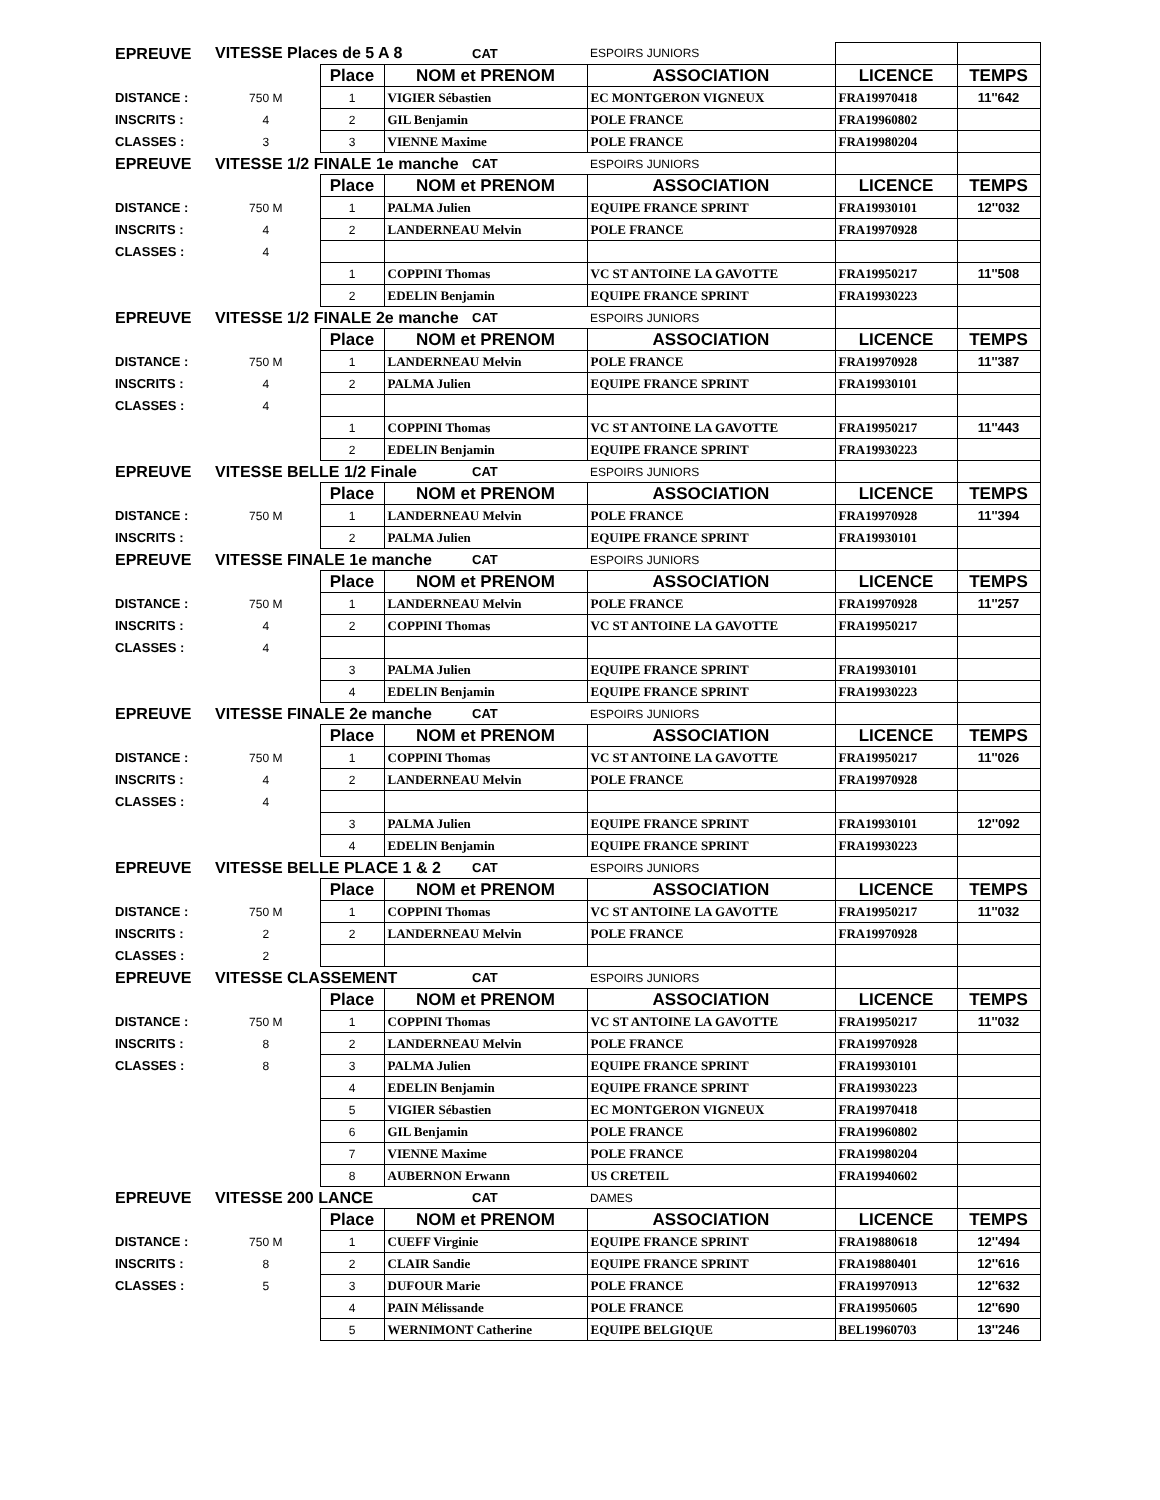| EPREUVE | VITESSE Places de 5 A 8 | | | CAT | ESPOIRS JUNIORS | | |
| | | Place | NOM et PRENOM | | ASSOCIATION | LICENCE | TEMPS |
| DISTANCE : | 750 M | 1 | VIGIER Sébastien | | EC MONTGERON VIGNEUX | FRA19970418 | 11''642 |
| INSCRITS : | 4 | 2 | GIL Benjamin | | POLE FRANCE | FRA19960802 | |
| CLASSES : | 3 | 3 | VIENNE Maxime | | POLE FRANCE | FRA19980204 | |
| EPREUVE | VITESSE 1/2 FINALE 1e manche | | | CAT | ESPOIRS JUNIORS | | |
| | | Place | NOM et PRENOM | | ASSOCIATION | LICENCE | TEMPS |
| DISTANCE : | 750 M | 1 | PALMA Julien | | EQUIPE FRANCE SPRINT | FRA19930101 | 12''032 |
| INSCRITS : | 4 | 2 | LANDERNEAU Melvin | | POLE FRANCE | FRA19970928 | |
| CLASSES : | 4 | | | | | | |
| | | 1 | COPPINI Thomas | | VC ST ANTOINE LA GAVOTTE | FRA19950217 | 11''508 |
| | | 2 | EDELIN Benjamin | | EQUIPE FRANCE SPRINT | FRA19930223 | |
| EPREUVE | VITESSE 1/2 FINALE 2e manche | | | CAT | ESPOIRS JUNIORS | | |
| | | Place | NOM et PRENOM | | ASSOCIATION | LICENCE | TEMPS |
| DISTANCE : | 750 M | 1 | LANDERNEAU Melvin | | POLE FRANCE | FRA19970928 | 11''387 |
| INSCRITS : | 4 | 2 | PALMA Julien | | EQUIPE FRANCE SPRINT | FRA19930101 | |
| CLASSES : | 4 | | | | | | |
| | | 1 | COPPINI Thomas | | VC ST ANTOINE LA GAVOTTE | FRA19950217 | 11''443 |
| | | 2 | EDELIN Benjamin | | EQUIPE FRANCE SPRINT | FRA19930223 | |
| EPREUVE | VITESSE BELLE 1/2 Finale | | | CAT | ESPOIRS JUNIORS | | |
| | | Place | NOM et PRENOM | | ASSOCIATION | LICENCE | TEMPS |
| DISTANCE : | 750 M | 1 | LANDERNEAU Melvin | | POLE FRANCE | FRA19970928 | 11''394 |
| INSCRITS : | | 2 | PALMA Julien | | EQUIPE FRANCE SPRINT | FRA19930101 | |
| EPREUVE | VITESSE FINALE 1e manche | | | CAT | ESPOIRS JUNIORS | | |
| | | Place | NOM et PRENOM | | ASSOCIATION | LICENCE | TEMPS |
| DISTANCE : | 750 M | 1 | LANDERNEAU Melvin | | POLE FRANCE | FRA19970928 | 11''257 |
| INSCRITS : | 4 | 2 | COPPINI Thomas | | VC ST ANTOINE LA GAVOTTE | FRA19950217 | |
| CLASSES : | 4 | | | | | | |
| | | 3 | PALMA Julien | | EQUIPE FRANCE SPRINT | FRA19930101 | |
| | | 4 | EDELIN Benjamin | | EQUIPE FRANCE SPRINT | FRA19930223 | |
| EPREUVE | VITESSE FINALE 2e manche | | | CAT | ESPOIRS JUNIORS | | |
| | | Place | NOM et PRENOM | | ASSOCIATION | LICENCE | TEMPS |
| DISTANCE : | 750 M | 1 | COPPINI Thomas | | VC ST ANTOINE LA GAVOTTE | FRA19950217 | 11''026 |
| INSCRITS : | 4 | 2 | LANDERNEAU Melvin | | POLE FRANCE | FRA19970928 | |
| CLASSES : | 4 | | | | | | |
| | | 3 | PALMA Julien | | EQUIPE FRANCE SPRINT | FRA19930101 | 12''092 |
| | | 4 | EDELIN Benjamin | | EQUIPE FRANCE SPRINT | FRA19930223 | |
| EPREUVE | VITESSE BELLE PLACE 1 & 2 | | | CAT | ESPOIRS JUNIORS | | |
| | | Place | NOM et PRENOM | | ASSOCIATION | LICENCE | TEMPS |
| DISTANCE : | 750 M | 1 | COPPINI Thomas | | VC ST ANTOINE LA GAVOTTE | FRA19950217 | 11''032 |
| INSCRITS : | 2 | 2 | LANDERNEAU Melvin | | POLE FRANCE | FRA19970928 | |
| CLASSES : | 2 | | | | | | |
| EPREUVE | VITESSE CLASSEMENT | | | CAT | ESPOIRS JUNIORS | | |
| | | Place | NOM et PRENOM | | ASSOCIATION | LICENCE | TEMPS |
| DISTANCE : | 750 M | 1 | COPPINI Thomas | | VC ST ANTOINE LA GAVOTTE | FRA19950217 | 11''032 |
| INSCRITS : | 8 | 2 | LANDERNEAU Melvin | | POLE FRANCE | FRA19970928 | |
| CLASSES : | 8 | 3 | PALMA Julien | | EQUIPE FRANCE SPRINT | FRA19930101 | |
| | | 4 | EDELIN Benjamin | | EQUIPE FRANCE SPRINT | FRA19930223 | |
| | | 5 | VIGIER Sébastien | | EC MONTGERON VIGNEUX | FRA19970418 | |
| | | 6 | GIL Benjamin | | POLE FRANCE | FRA19960802 | |
| | | 7 | VIENNE Maxime | | POLE FRANCE | FRA19980204 | |
| | | 8 | AUBERNON Erwann | | US CRETEIL | FRA19940602 | |
| EPREUVE | VITESSE 200 LANCE | | | CAT | DAMES | | |
| | | Place | NOM et PRENOM | | ASSOCIATION | LICENCE | TEMPS |
| DISTANCE : | 750 M | 1 | CUEFF Virginie | | EQUIPE FRANCE SPRINT | FRA19880618 | 12''494 |
| INSCRITS : | 8 | 2 | CLAIR Sandie | | EQUIPE FRANCE SPRINT | FRA19880401 | 12''616 |
| CLASSES : | 5 | 3 | DUFOUR Marie | | POLE FRANCE | FRA19970913 | 12''632 |
| | | 4 | PAIN Mélissande | | POLE FRANCE | FRA19950605 | 12''690 |
| | | 5 | WERNIMONT Catherine | | EQUIPE BELGIQUE | BEL19960703 | 13''246 |